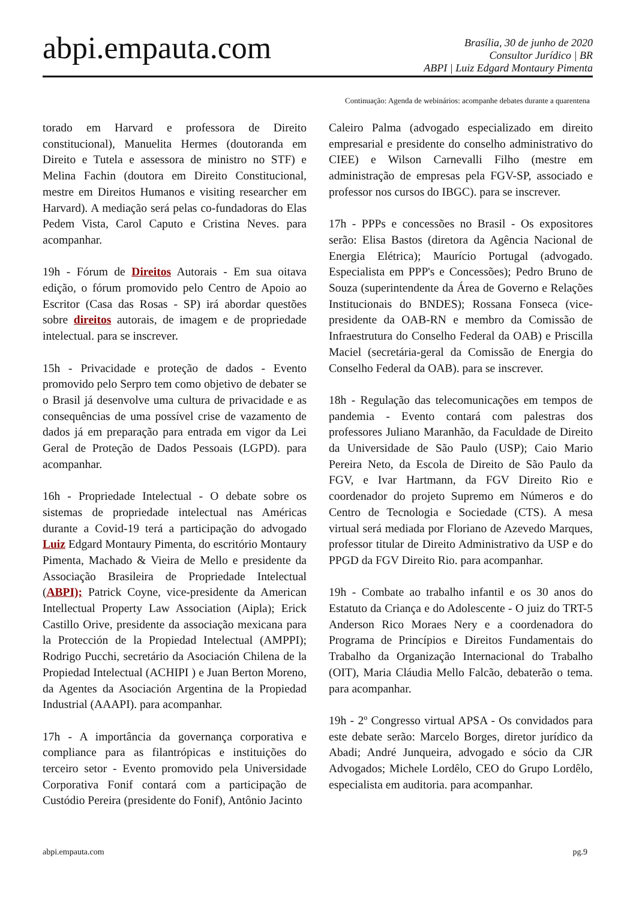abpi.empauta.com
Brasília, 30 de junho de 2020
Consultor Jurídico | BR
ABPI | Luiz Edgard Montaury Pimenta
Continuação: Agenda de webinários: acompanhe debates durante a quarentena
torado em Harvard e professora de Direito constitucional), Manuelita Hermes (doutoranda em Direito e Tutela e assessora de ministro no STF) e Melina Fachin (doutora em Direito Constitucional, mestre em Direitos Humanos e visiting researcher em Harvard). A mediação será pelas co-fundadoras do Elas Pedem Vista, Carol Caputo e Cristina Neves. para acompanhar.
19h - Fórum de Direitos Autorais - Em sua oitava edição, o fórum promovido pelo Centro de Apoio ao Escritor (Casa das Rosas - SP) irá abordar questões sobre direitos autorais, de imagem e de propriedade intelectual. para se inscrever.
15h - Privacidade e proteção de dados - Evento promovido pelo Serpro tem como objetivo de debater se o Brasil já desenvolve uma cultura de privacidade e as consequências de uma possível crise de vazamento de dados já em preparação para entrada em vigor da Lei Geral de Proteção de Dados Pessoais (LGPD). para acompanhar.
16h - Propriedade Intelectual - O debate sobre os sistemas de propriedade intelectual nas Américas durante a Covid-19 terá a participação do advogado Luiz Edgard Montaury Pimenta, do escritório Montaury Pimenta, Machado & Vieira de Mello e presidente da Associação Brasileira de Propriedade Intelectual (ABPI); Patrick Coyne, vice-presidente da American Intellectual Property Law Association (Aipla); Erick Castillo Orive, presidente da associação mexicana para la Protección de la Propiedad Intelectual (AMPPI); Rodrigo Pucchi, secretário da Asociación Chilena de la Propiedad Intelectual (ACHIPI ) e Juan Berton Moreno, da Agentes da Asociación Argentina de la Propiedad Industrial (AAAPI). para acompanhar.
17h - A importância da governança corporativa e compliance para as filantrópicas e instituições do terceiro setor - Evento promovido pela Universidade Corporativa Fonif contará com a participação de Custódio Pereira (presidente do Fonif), Antônio Jacinto
Caleiro Palma (advogado especializado em direito empresarial e presidente do conselho administrativo do CIEE) e Wilson Carnevalli Filho (mestre em administração de empresas pela FGV-SP, associado e professor nos cursos do IBGC). para se inscrever.
17h - PPPs e concessões no Brasil - Os expositores serão: Elisa Bastos (diretora da Agência Nacional de Energia Elétrica); Maurício Portugal (advogado. Especialista em PPP's e Concessões); Pedro Bruno de Souza (superintendente da Área de Governo e Relações Institucionais do BNDES); Rossana Fonseca (vice-presidente da OAB-RN e membro da Comissão de Infraestrutura do Conselho Federal da OAB) e Priscilla Maciel (secretária-geral da Comissão de Energia do Conselho Federal da OAB). para se inscrever.
18h - Regulação das telecomunicações em tempos de pandemia - Evento contará com palestras dos professores Juliano Maranhão, da Faculdade de Direito da Universidade de São Paulo (USP); Caio Mario Pereira Neto, da Escola de Direito de São Paulo da FGV, e Ivar Hartmann, da FGV Direito Rio e coordenador do projeto Supremo em Números e do Centro de Tecnologia e Sociedade (CTS). A mesa virtual será mediada por Floriano de Azevedo Marques, professor titular de Direito Administrativo da USP e do PPGD da FGV Direito Rio. para acompanhar.
19h - Combate ao trabalho infantil e os 30 anos do Estatuto da Criança e do Adolescente - O juiz do TRT-5 Anderson Rico Moraes Nery e a coordenadora do Programa de Princípios e Direitos Fundamentais do Trabalho da Organização Internacional do Trabalho (OIT), Maria Cláudia Mello Falcão, debaterão o tema. para acompanhar.
19h - 2º Congresso virtual APSA - Os convidados para este debate serão: Marcelo Borges, diretor jurídico da Abadi; André Junqueira, advogado e sócio da CJR Advogados; Michele Lordêlo, CEO do Grupo Lordêlo, especialista em auditoria. para acompanhar.
abpi.empauta.com pg.9